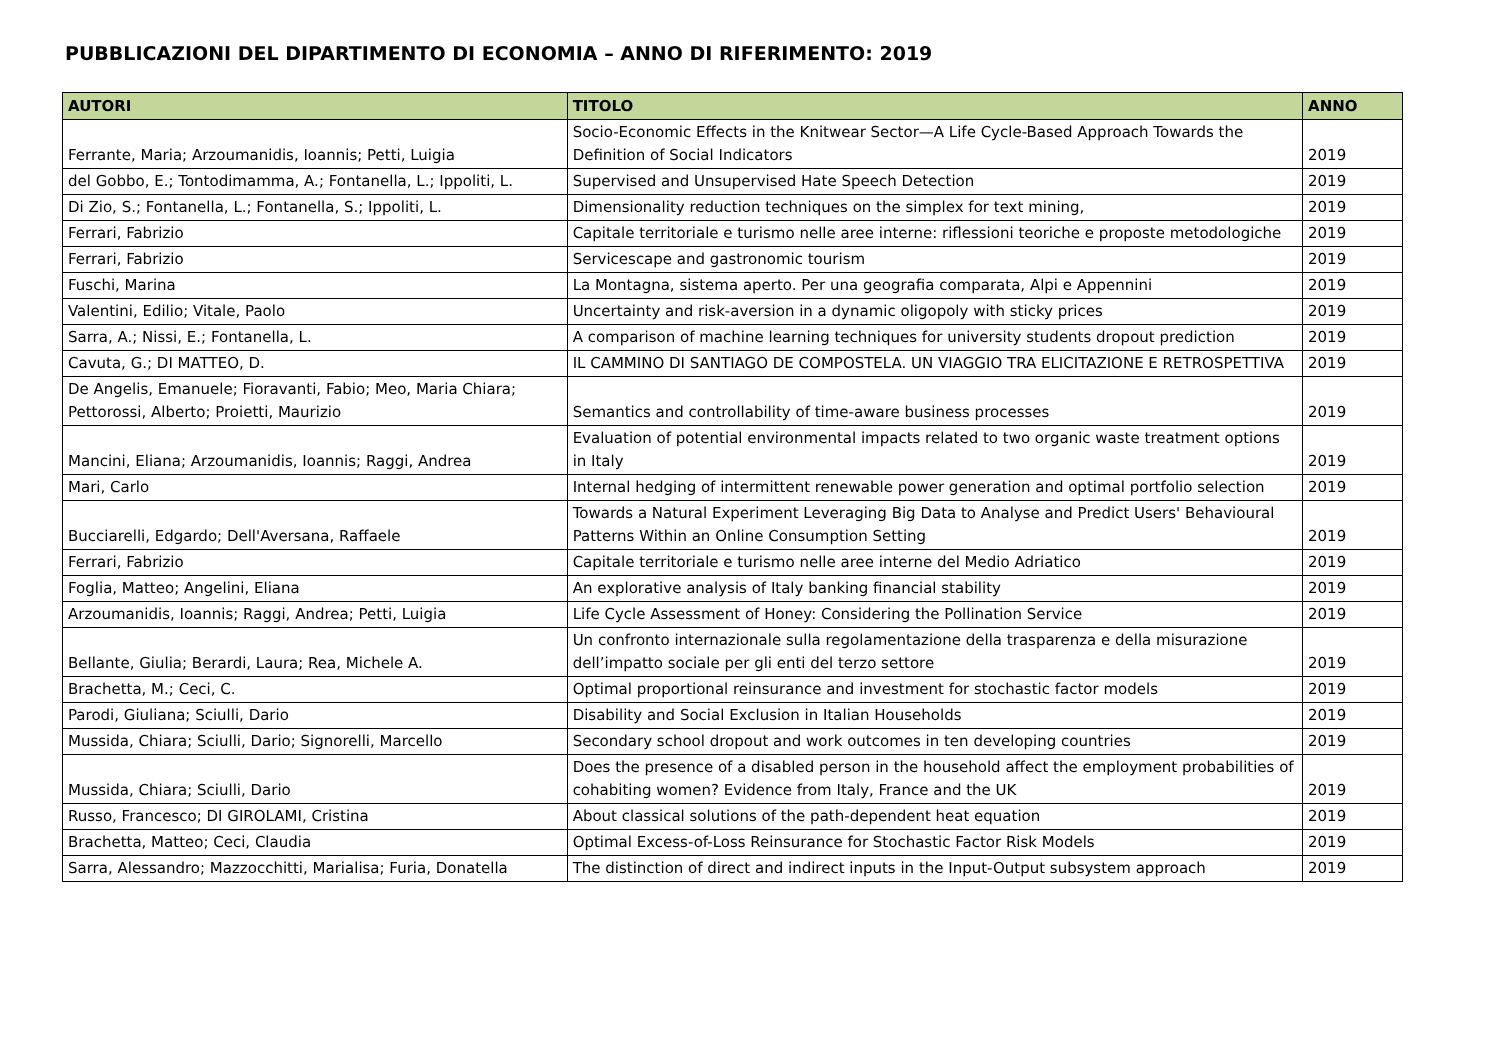PUBBLICAZIONI DEL DIPARTIMENTO DI ECONOMIA – ANNO DI RIFERIMENTO: 2019
| AUTORI | TITOLO | ANNO |
| --- | --- | --- |
| Ferrante, Maria; Arzoumanidis, Ioannis; Petti, Luigia | Socio-Economic Effects in the Knitwear Sector—A Life Cycle-Based Approach Towards the Definition of Social Indicators | 2019 |
| del Gobbo, E.; Tontodimamma, A.; Fontanella, L.; Ippoliti, L. | Supervised and Unsupervised Hate Speech Detection | 2019 |
| Di Zio, S.; Fontanella, L.; Fontanella, S.; Ippoliti, L. | Dimensionality reduction techniques on the simplex for text mining, | 2019 |
| Ferrari, Fabrizio | Capitale territoriale e turismo nelle aree interne: riflessioni teoriche e proposte metodologiche | 2019 |
| Ferrari, Fabrizio | Servicescape and gastronomic tourism | 2019 |
| Fuschi, Marina | La Montagna, sistema aperto. Per una geografia comparata, Alpi e Appennini | 2019 |
| Valentini, Edilio; Vitale, Paolo | Uncertainty and risk-aversion in a dynamic oligopoly with sticky prices | 2019 |
| Sarra, A.; Nissi, E.; Fontanella, L. | A comparison of machine learning techniques for university students dropout prediction | 2019 |
| Cavuta, G.; DI MATTEO, D. | IL CAMMINO DI SANTIAGO DE COMPOSTELA. UN VIAGGIO TRA ELICITAZIONE E RETROSPETTIVA | 2019 |
| De Angelis, Emanuele; Fioravanti, Fabio; Meo, Maria Chiara; Pettorossi, Alberto; Proietti, Maurizio | Semantics and controllability of time-aware business processes | 2019 |
| Mancini, Eliana; Arzoumanidis, Ioannis; Raggi, Andrea | Evaluation of potential environmental impacts related to two organic waste treatment options in Italy | 2019 |
| Mari, Carlo | Internal hedging of intermittent renewable power generation and optimal portfolio selection | 2019 |
| Bucciarelli, Edgardo; Dell'Aversana, Raffaele | Towards a Natural Experiment Leveraging Big Data to Analyse and Predict Users' Behavioural Patterns Within an Online Consumption Setting | 2019 |
| Ferrari, Fabrizio | Capitale territoriale e turismo nelle aree interne del Medio Adriatico | 2019 |
| Foglia, Matteo; Angelini, Eliana | An explorative analysis of Italy banking financial stability | 2019 |
| Arzoumanidis, Ioannis; Raggi, Andrea; Petti, Luigia | Life Cycle Assessment of Honey: Considering the Pollination Service | 2019 |
| Bellante, Giulia; Berardi, Laura; Rea, Michele A. | Un confronto internazionale sulla regolamentazione della trasparenza e della misurazione dell’impatto sociale per gli enti del terzo settore | 2019 |
| Brachetta, M.; Ceci, C. | Optimal proportional reinsurance and investment for stochastic factor models | 2019 |
| Parodi, Giuliana; Sciulli, Dario | Disability and Social Exclusion in Italian Households | 2019 |
| Mussida, Chiara; Sciulli, Dario; Signorelli, Marcello | Secondary school dropout and work outcomes in ten developing countries | 2019 |
| Mussida, Chiara; Sciulli, Dario | Does the presence of a disabled person in the household affect the employment probabilities of cohabiting women? Evidence from Italy, France and the UK | 2019 |
| Russo, Francesco; DI GIROLAMI, Cristina | About classical solutions of the path-dependent heat equation | 2019 |
| Brachetta, Matteo; Ceci, Claudia | Optimal Excess-of-Loss Reinsurance for Stochastic Factor Risk Models | 2019 |
| Sarra, Alessandro; Mazzocchitti, Marialisa; Furia, Donatella | The distinction of direct and indirect inputs in the Input-Output subsystem approach | 2019 |